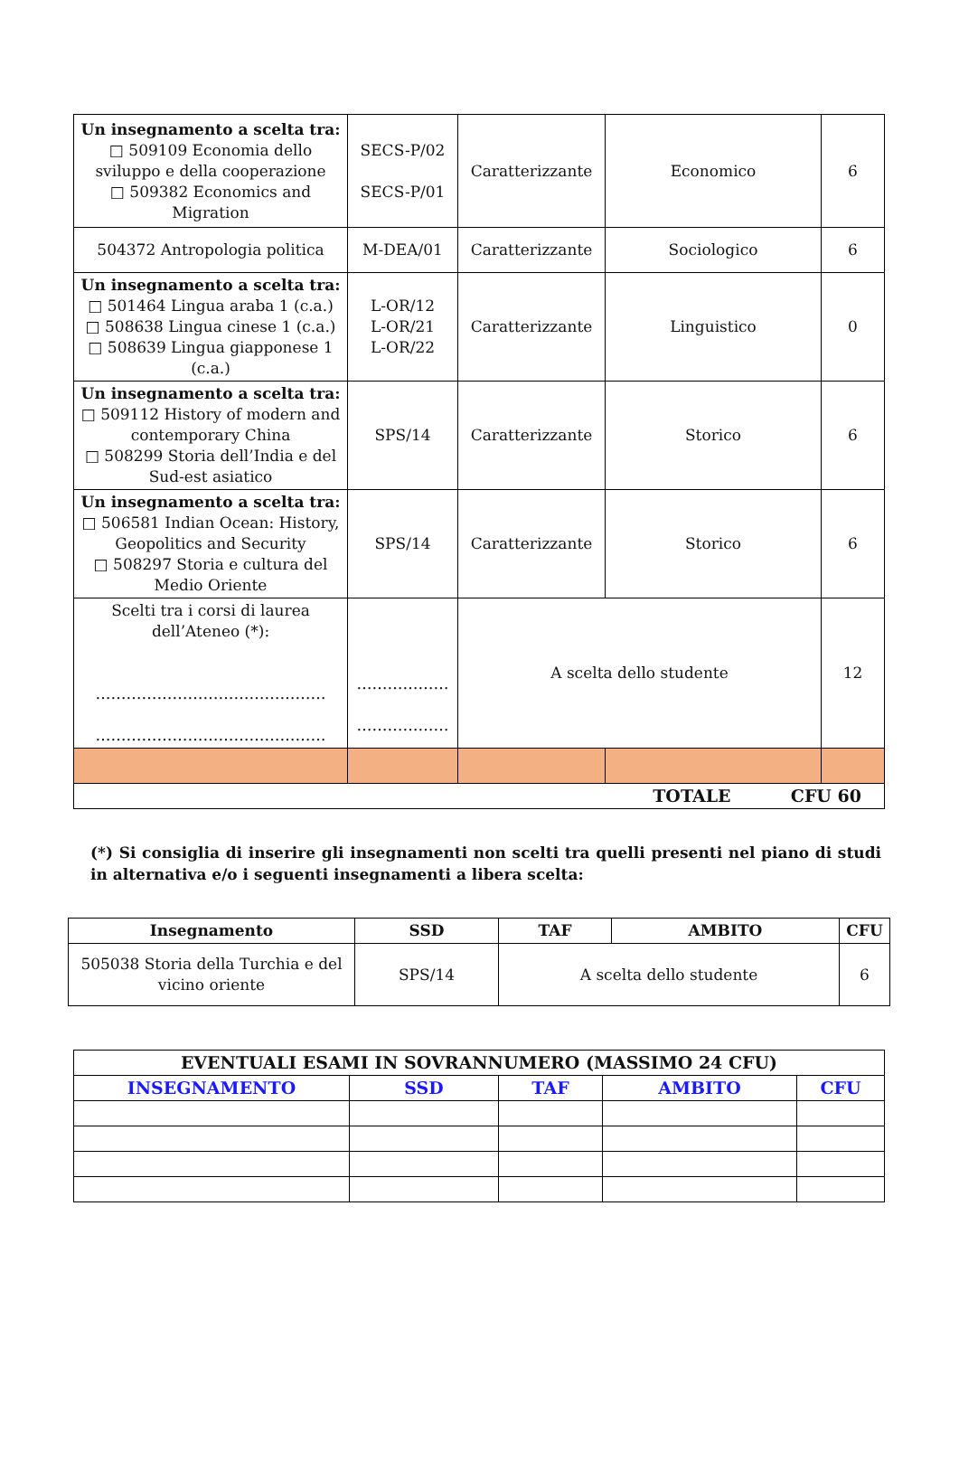| Un insegnamento a scelta tra: □ 509109 Economia dello sviluppo e della cooperazione □ 509382 Economics and Migration | SECS-P/02 SECS-P/01 | Caratterizzante | Economico | 6 |
| 504372 Antropologia politica | M-DEA/01 | Caratterizzante | Sociologico | 6 |
| Un insegnamento a scelta tra: □ 501464 Lingua araba 1 (c.a.) □ 508638 Lingua cinese 1 (c.a.) □ 508639 Lingua giapponese 1 (c.a.) | L-OR/12 L-OR/21 L-OR/22 | Caratterizzante | Linguistico | 0 |
| Un insegnamento a scelta tra: □ 509112 History of modern and contemporary China □ 508299 Storia dell’India e del Sud-est asiatico | SPS/14 | Caratterizzante | Storico | 6 |
| Un insegnamento a scelta tra: □ 506581 Indian Ocean: History, Geopolitics and Security □ 508297 Storia e cultura del Medio Oriente | SPS/14 | Caratterizzante | Storico | 6 |
| Scelti tra i corsi di laurea dell’Ateneo (*): ……………………………………… ……………………………………… | ……………… ……………… | A scelta dello studente | | 12 |
| TOTALE CFU 60 | | | | |
(*) Si consiglia di inserire gli insegnamenti non scelti tra quelli presenti nel piano di studi in alternativa e/o i seguenti insegnamenti a libera scelta:
| Insegnamento | SSD | TAF | AMBITO | CFU |
| --- | --- | --- | --- | --- |
| 505038 Storia della Turchia e del vicino oriente | SPS/14 | A scelta dello studente | | 6 |
| EVENTUALI ESAMI IN SOVRANNUMERO (MASSIMO 24 CFU) | | | | |
| INSEGNAMENTO | SSD | TAF | AMBITO | CFU |